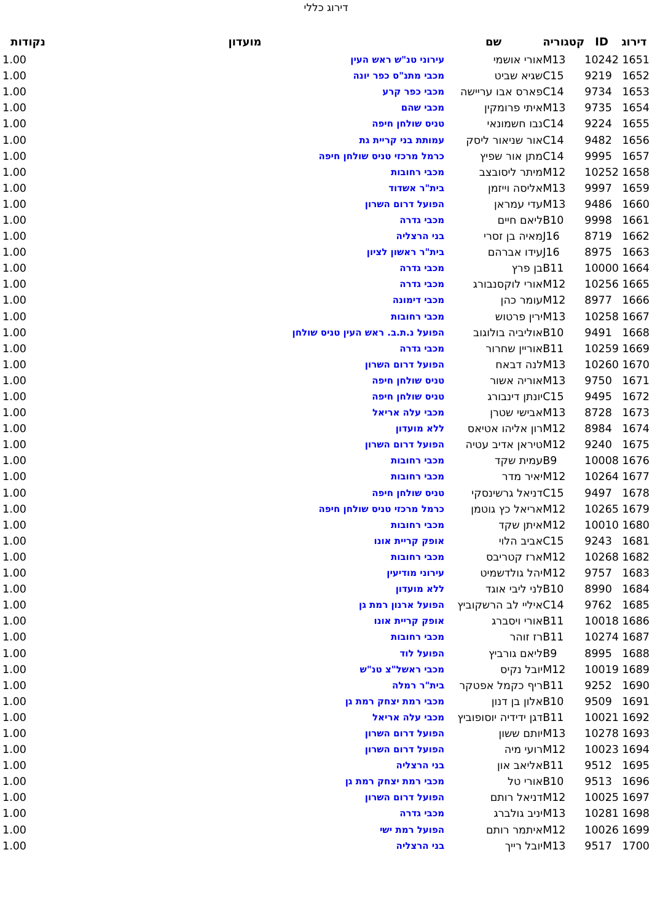דירוג כללי
| דירוג | ID | קטגוריה | שם | מועדון | נקודות |
| --- | --- | --- | --- | --- | --- |
| 1651 | 10242 | M13 | אורי אושמי | עירוני טנ"ש ראש העין | 1.00 |
| 1652 | 9219 | C15 | שגיא שביט | מכבי מתנ"ס כפר יונה | 1.00 |
| 1653 | 9734 | C14 | פארס אבו עריישה | מכבי כפר קרע | 1.00 |
| 1654 | 9735 | M13 | איתי פרומקין | מכבי שהם | 1.00 |
| 1655 | 9224 | C14 | נבו חשמונאי | טניס שולחן חיפה | 1.00 |
| 1656 | 9482 | C14 | אור שניאור ליסק | עמותת בני קריית גת | 1.00 |
| 1657 | 9995 | C14 | מתן אור שפיץ | כרמל מרכזי טניס שולחן חיפה | 1.00 |
| 1658 | 10252 | M12 | מיתר ליסובצב | מכבי רחובות | 1.00 |
| 1659 | 9997 | M13 | אליסה וייזמן | בית"ר אשדוד | 1.00 |
| 1660 | 9486 | M13 | עדי עמראן | הפועל דרום השרון | 1.00 |
| 1661 | 9998 | B10 | ליאם חיים | מכבי גדרה | 1.00 |
| 1662 | 8719 | J16 | מאיה בן זסרי | בני הרצליה | 1.00 |
| 1663 | 8975 | J16 | עידו אברהם | בית"ר ראשון לציון | 1.00 |
| 1664 | 10000 | B11 | בן פרץ | מכבי גדרה | 1.00 |
| 1665 | 10256 | M12 | אורי לוקסנבורג | מכבי גדרה | 1.00 |
| 1666 | 8977 | M12 | עומר כהן | מכבי דימונה | 1.00 |
| 1667 | 10258 | M13 | ירין פרטוש | מכבי רחובות | 1.00 |
| 1668 | 9491 | B10 | אוליביה בולוגוב | הפועל נ.ת.ב. ראש העין טניס שולחן | 1.00 |
| 1669 | 10259 | B11 | אוריין שחרור | מכבי גדרה | 1.00 |
| 1670 | 10260 | M13 | לנה דבאח | הפועל דרום השרון | 1.00 |
| 1671 | 9750 | M13 | אוריה אשור | טניס שולחן חיפה | 1.00 |
| 1672 | 9495 | C15 | יונתן דינבורג | טניס שולחן חיפה | 1.00 |
| 1673 | 8728 | M13 | אבישי שטרן | מכבי עלה אריאל | 1.00 |
| 1674 | 8984 | M12 | רון אליהו אטיאס | ללא מועדון | 1.00 |
| 1675 | 9240 | M12 | טיראן אדיב עטיה | הפועל דרום השרון | 1.00 |
| 1676 | 10008 | B9 | עמית שקד | מכבי רחובות | 1.00 |
| 1677 | 10264 | M12 | יאיר מדר | מכבי רחובות | 1.00 |
| 1678 | 9497 | C15 | דניאל גרשינסקי | טניס שולחן חיפה | 1.00 |
| 1679 | 10265 | M12 | אריאל כץ גוטמן | כרמל מרכזי טניס שולחן חיפה | 1.00 |
| 1680 | 10010 | M12 | איתן שקד | מכבי רחובות | 1.00 |
| 1681 | 9243 | C15 | אביב הלוי | אופק קריית אונו | 1.00 |
| 1682 | 10268 | M12 | ארז קטריבס | מכבי רחובות | 1.00 |
| 1683 | 9757 | M12 | יהל גולדשמיט | עירוני מודיעין | 1.00 |
| 1684 | 8990 | B10 | לני ליבי אוגד | ללא מועדון | 1.00 |
| 1685 | 9762 | C14 | איליי לב הרשקוביץ | הפועל ארנון רמת גן | 1.00 |
| 1686 | 10018 | B11 | אורי ויסברג | אופק קריית אונו | 1.00 |
| 1687 | 10274 | B11 | רז זוהר | מכבי רחובות | 1.00 |
| 1688 | 8995 | B9 | ליאם גורביץ | הפועל לוד | 1.00 |
| 1689 | 10019 | M12 | יובל נקיס | מכבי ראשל"צ טנ"ש | 1.00 |
| 1690 | 9252 | B11 | ריף כקמל אפטקר | בית"ר רמלה | 1.00 |
| 1691 | 9509 | B10 | אלון בן דנון | מכבי רמת יצחק רמת גן | 1.00 |
| 1692 | 10021 | B11 | דגן ידידיה יוסופוביץ | מכבי עלה אריאל | 1.00 |
| 1693 | 10278 | M13 | יותם ששון | הפועל דרום השרון | 1.00 |
| 1694 | 10023 | M12 | רועי מיה | הפועל דרום השרון | 1.00 |
| 1695 | 9512 | B11 | אליאב און | בני הרצליה | 1.00 |
| 1696 | 9513 | B10 | אורי טל | מכבי רמת יצחק רמת גן | 1.00 |
| 1697 | 10025 | M12 | דניאל רותם | הפועל דרום השרון | 1.00 |
| 1698 | 10281 | M13 | יניב גולברג | מכבי גדרה | 1.00 |
| 1699 | 10026 | M12 | איתמר רותם | הפועל רמת ישי | 1.00 |
| 1700 | 9517 | M13 | יובל רייך | בני הרצליה | 1.00 |